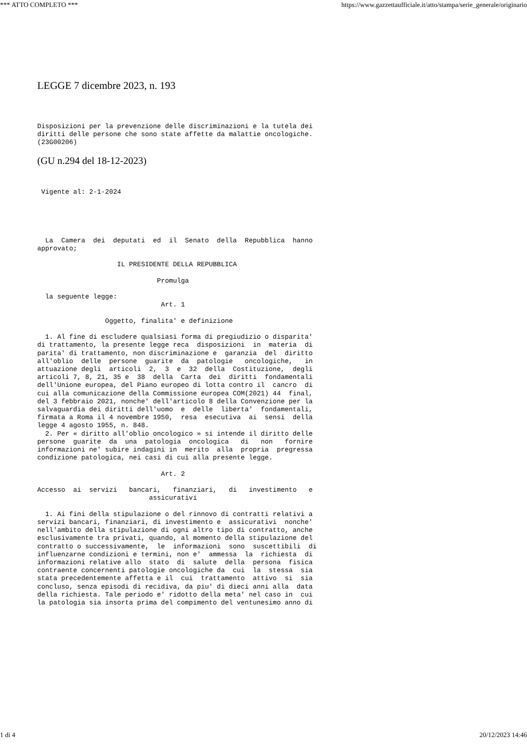*** ATTO COMPLETO *** https://www.gazzettaufficiale.it/atto/stampa/serie_generale/originario
LEGGE 7 dicembre 2023, n. 193
Disposizioni per la prevenzione delle discriminazioni e la tutela dei
diritti delle persone che sono state affette da malattie oncologiche.
(23G00206) 
(GU n.294 del 18-12-2023)
 Vigente al: 2-1-2024  
  La  Camera  dei  deputati  ed  il  Senato  della  Repubblica  hanno
approvato; 

                    IL PRESIDENTE DELLA REPUBBLICA 

                              Promulga 

  la seguente legge: 
                               Art. 1 

                 Oggetto, finalita' e definizione 

  1. Al fine di escludere qualsiasi forma di pregiudizio o disparita'
di trattamento, la presente legge reca  disposizioni  in  materia  di
parita' di trattamento, non discriminazione e  garanzia  del  diritto
all'oblio  delle  persone  guarite  da  patologie   oncologiche,   in
attuazione degli  articoli  2,  3  e  32  della  Costituzione,  degli
articoli 7, 8, 21, 35 e  38  della  Carta  dei  diritti  fondamentali
dell'Unione europea, del Piano europeo di lotta contro il  cancro  di
cui alla comunicazione della Commissione europea COM(2021) 44  final,
del 3 febbraio 2021, nonche' dell'articolo 8 della Convenzione per la
salvaguardia dei diritti dell'uomo  e  delle  liberta'  fondamentali,
firmata a Roma il 4 novembre 1950,  resa  esecutiva  ai  sensi  della
legge 4 agosto 1955, n. 848. 
  2. Per « diritto all'oblio oncologico » si intende il diritto delle
persone  guarite  da  una  patologia  oncologica   di   non   fornire
informazioni ne' subire indagini in  merito  alla  propria  pregressa
condizione patologica, nei casi di cui alla presente legge. 

                               Art. 2 

Accesso  ai  servizi   bancari,   finanziari,   di   investimento   e
                            assicurativi 

  1. Ai fini della stipulazione o del rinnovo di contratti relativi a
servizi bancari, finanziari, di investimento e  assicurativi  nonche'
nell'ambito della stipulazione di ogni altro tipo di contratto, anche
esclusivamente tra privati, quando, al momento della stipulazione del
contratto o successivamente,  le  informazioni  sono  suscettibili  di
influenzarne condizioni e termini, non e'  ammessa  la  richiesta  di
informazioni relative allo  stato  di  salute  della  persona  fisica
contraente concernenti patologie oncologiche da  cui  la  stessa  sia
stata precedentemente affetta e il  cui  trattamento  attivo  si  sia
concluso, senza episodi di recidiva, da piu' di dieci anni alla  data
della richiesta. Tale periodo e' ridotto della meta' nel caso in  cui
la patologia sia insorta prima del compimento del ventunesimo anno di
1 di 4 20/12/2023 14:46